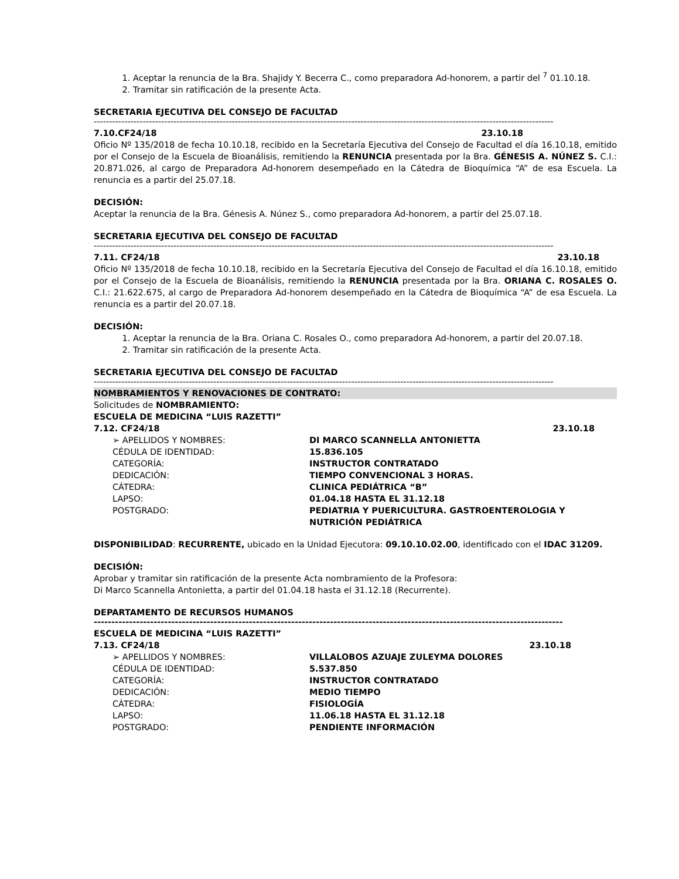1. Aceptar la renuncia de la Bra. Shajidy Y. Becerra C., como preparadora Ad-honorem, a partir del <sup>7</sup> 01.10.18.
2. Tramitar sin ratificación de la presente Acta.
SECRETARIA EJECUTIVA DEL CONSEJO DE FACULTAD
------------------------------------------------------------------------------------------------------------------------------------------------------
7.10.CF24/18 23.10.18
Oficio Nº 135/2018 de fecha 10.10.18, recibido en la Secretaría Ejecutiva del Consejo de Facultad el día 16.10.18, emitido por el Consejo de la Escuela de Bioanálisis, remitiendo la RENUNCIA presentada por la Bra. GÉNESIS A. NÚNEZ S. C.I.: 20.871.026, al cargo de Preparadora Ad-honorem desempeñado en la Cátedra de Bioquímica “A” de esa Escuela. La renuncia es a partir del 25.07.18.
DECISIÓN:
Aceptar la renuncia de la Bra. Génesis A. Núnez S., como preparadora Ad-honorem, a partir del 25.07.18.
SECRETARIA EJECUTIVA DEL CONSEJO DE FACULTAD
------------------------------------------------------------------------------------------------------------------------------------------------------
7.11. CF24/18 23.10.18
Oficio Nº 135/2018 de fecha 10.10.18, recibido en la Secretaría Ejecutiva del Consejo de Facultad el día 16.10.18, emitido por el Consejo de la Escuela de Bioanálisis, remitiendo la RENUNCIA presentada por la Bra. ORIANA C. ROSALES O. C.I.: 21.622.675, al cargo de Preparadora Ad-honorem desempeñado en la Cátedra de Bioquímica “A” de esa Escuela. La renuncia es a partir del 20.07.18.
DECISIÓN:
1. Aceptar la renuncia de la Bra. Oriana C. Rosales O., como preparadora Ad-honorem, a partir del 20.07.18.
2. Tramitar sin ratificación de la presente Acta.
SECRETARIA EJECUTIVA DEL CONSEJO DE FACULTAD
------------------------------------------------------------------------------------------------------------------------------------------------------
NOMBRAMIENTOS Y RENOVACIONES DE CONTRATO:
Solicitudes de NOMBRAMIENTO:
ESCUELA DE MEDICINA “LUIS RAZETTI”
7.12. CF24/18 23.10.18
➢ APELLIDOS Y NOMBRES: DI MARCO SCANNELLA ANTONIETTA
CÉDULA DE IDENTIDAD: 15.836.105
CATEGORÍA: INSTRUCTOR CONTRATADO
DEDICACIÓN: TIEMPO CONVENCIONAL 3 HORAS.
CÁTEDRA: CLINICA PEDIÁTRICA “B”
LAPSO: 01.04.18 HASTA EL 31.12.18
POSTGRADO: PEDIATRIA Y PUERICULTURA. GASTROENTEROLOGIA Y NUTRICIÓN PEDIÁTRICA
DISPONIBILIDAD: RECURRENTE, ubicado en la Unidad Ejecutora: 09.10.10.02.00, identificado con el IDAC 31209.
DECISIÓN:
Aprobar y tramitar sin ratificación de la presente Acta nombramiento de la Profesora:
Di Marco Scannella Antonietta, a partir del 01.04.18 hasta el 31.12.18 (Recurrente).
DEPARTAMENTO DE RECURSOS HUMANOS
-------------------------------------------------------------------------------------------------------------------------------------
ESCUELA DE MEDICINA “LUIS RAZETTI”
7.13. CF24/18 23.10.18
➢ APELLIDOS Y NOMBRES: VILLALOBOS AZUAJE ZULEYMA DOLORES
CÉDULA DE IDENTIDAD: 5.537.850
CATEGORÍA: INSTRUCTOR CONTRATADO
DEDICACIÓN: MEDIO TIEMPO
CÁTEDRA: FISIOLOGÍA
LAPSO: 11.06.18 HASTA EL 31.12.18
POSTGRADO: PENDIENTE INFORMACIÓN